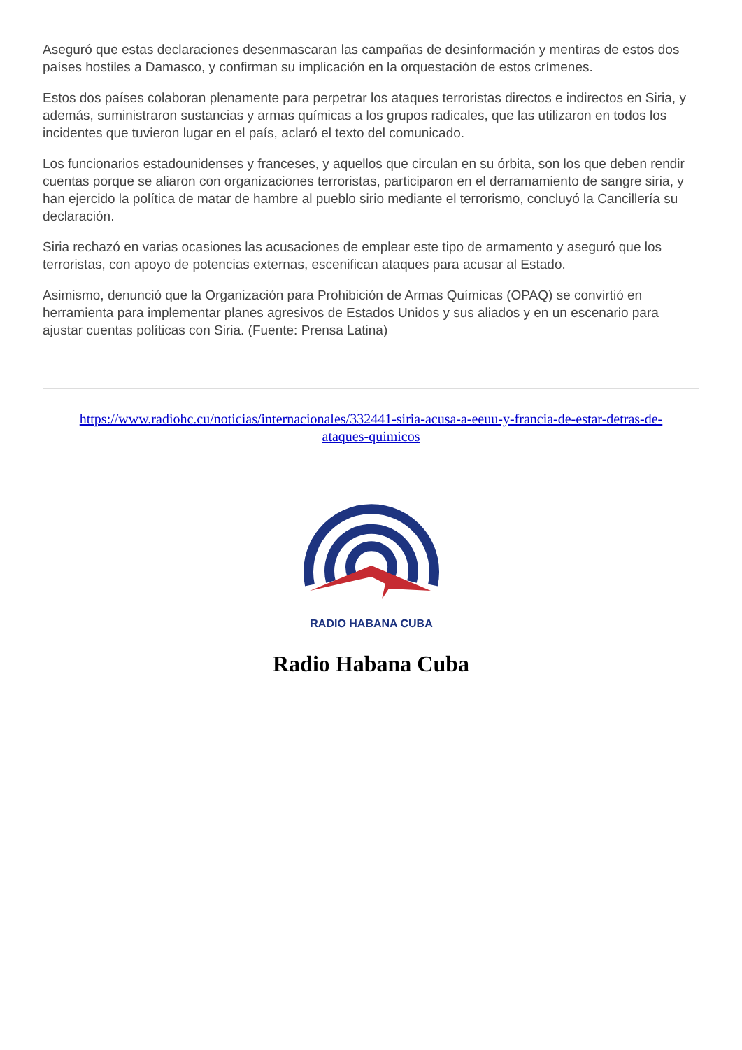Aseguró que estas declaraciones desenmascaran las campañas de desinformación y mentiras de estos dos países hostiles a Damasco, y confirman su implicación en la orquestación de estos crímenes.
Estos dos países colaboran plenamente para perpetrar los ataques terroristas directos e indirectos en Siria, y además, suministraron sustancias y armas químicas a los grupos radicales, que las utilizaron en todos los incidentes que tuvieron lugar en el país, aclaró el texto del comunicado.
Los funcionarios estadounidenses y franceses, y aquellos que circulan en su órbita, son los que deben rendir cuentas porque se aliaron con organizaciones terroristas, participaron en el derramamiento de sangre siria, y han ejercido la política de matar de hambre al pueblo sirio mediante el terrorismo, concluyó la Cancillería su declaración.
Siria rechazó en varias ocasiones las acusaciones de emplear este tipo de armamento y aseguró que los terroristas, con apoyo de potencias externas, escenifican ataques para acusar al Estado.
Asimismo, denunció que la Organización para Prohibición de Armas Químicas (OPAQ) se convirtió en herramienta para implementar planes agresivos de Estados Unidos y sus aliados y en un escenario para ajustar cuentas políticas con Siria. (Fuente: Prensa Latina)
https://www.radiohc.cu/noticias/internacionales/332441-siria-acusa-a-eeuu-y-francia-de-estar-detras-de-ataques-quimicos
RADIO HABANA CUBA
Radio Habana Cuba